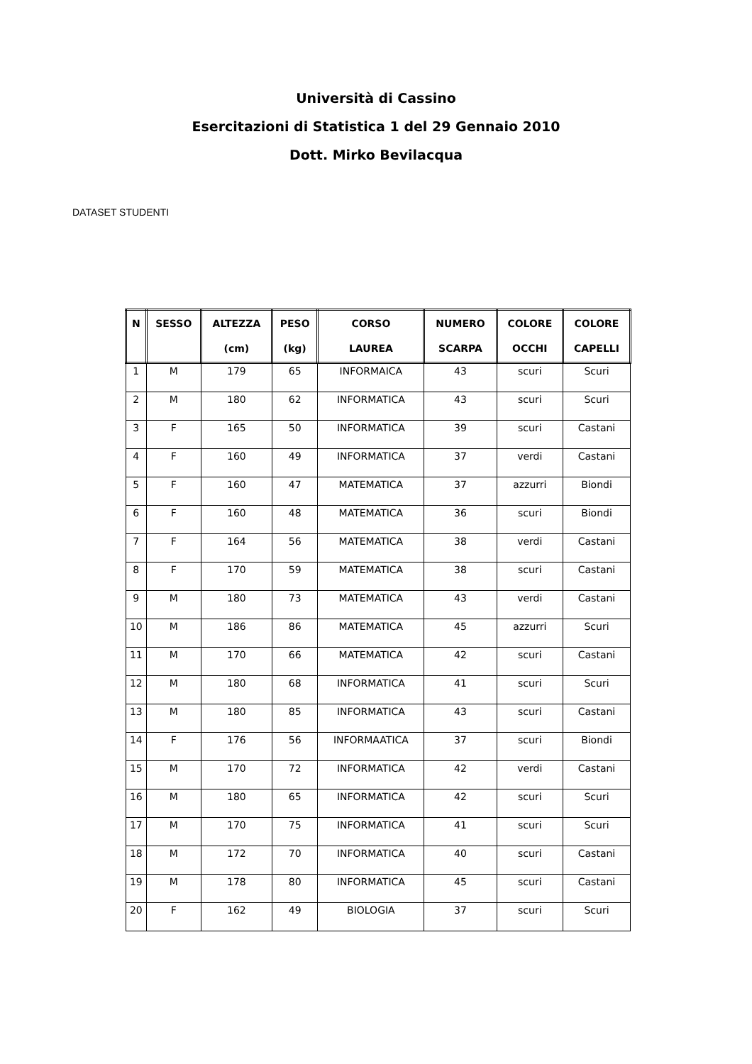Università di Cassino
Esercitazioni di Statistica 1 del 29 Gennaio 2010
Dott. Mirko Bevilacqua
DATASET STUDENTI
| N | SESSO | ALTEZZA (cm) | PESO (kg) | CORSO LAUREA | NUMERO SCARPA | COLORE OCCHI | COLORE CAPELLI |
| --- | --- | --- | --- | --- | --- | --- | --- |
| 1 | M | 179 | 65 | INFORMAICA | 43 | scuri | Scuri |
| 2 | M | 180 | 62 | INFORMATICA | 43 | scuri | Scuri |
| 3 | F | 165 | 50 | INFORMATICA | 39 | scuri | Castani |
| 4 | F | 160 | 49 | INFORMATICA | 37 | verdi | Castani |
| 5 | F | 160 | 47 | MATEMATICA | 37 | azzurri | Biondi |
| 6 | F | 160 | 48 | MATEMATICA | 36 | scuri | Biondi |
| 7 | F | 164 | 56 | MATEMATICA | 38 | verdi | Castani |
| 8 | F | 170 | 59 | MATEMATICA | 38 | scuri | Castani |
| 9 | M | 180 | 73 | MATEMATICA | 43 | verdi | Castani |
| 10 | M | 186 | 86 | MATEMATICA | 45 | azzurri | Scuri |
| 11 | M | 170 | 66 | MATEMATICA | 42 | scuri | Castani |
| 12 | M | 180 | 68 | INFORMATICA | 41 | scuri | Scuri |
| 13 | M | 180 | 85 | INFORMATICA | 43 | scuri | Castani |
| 14 | F | 176 | 56 | INFORMAATICA | 37 | scuri | Biondi |
| 15 | M | 170 | 72 | INFORMATICA | 42 | verdi | Castani |
| 16 | M | 180 | 65 | INFORMATICA | 42 | scuri | Scuri |
| 17 | M | 170 | 75 | INFORMATICA | 41 | scuri | Scuri |
| 18 | M | 172 | 70 | INFORMATICA | 40 | scuri | Castani |
| 19 | M | 178 | 80 | INFORMATICA | 45 | scuri | Castani |
| 20 | F | 162 | 49 | BIOLOGIA | 37 | scuri | Scuri |